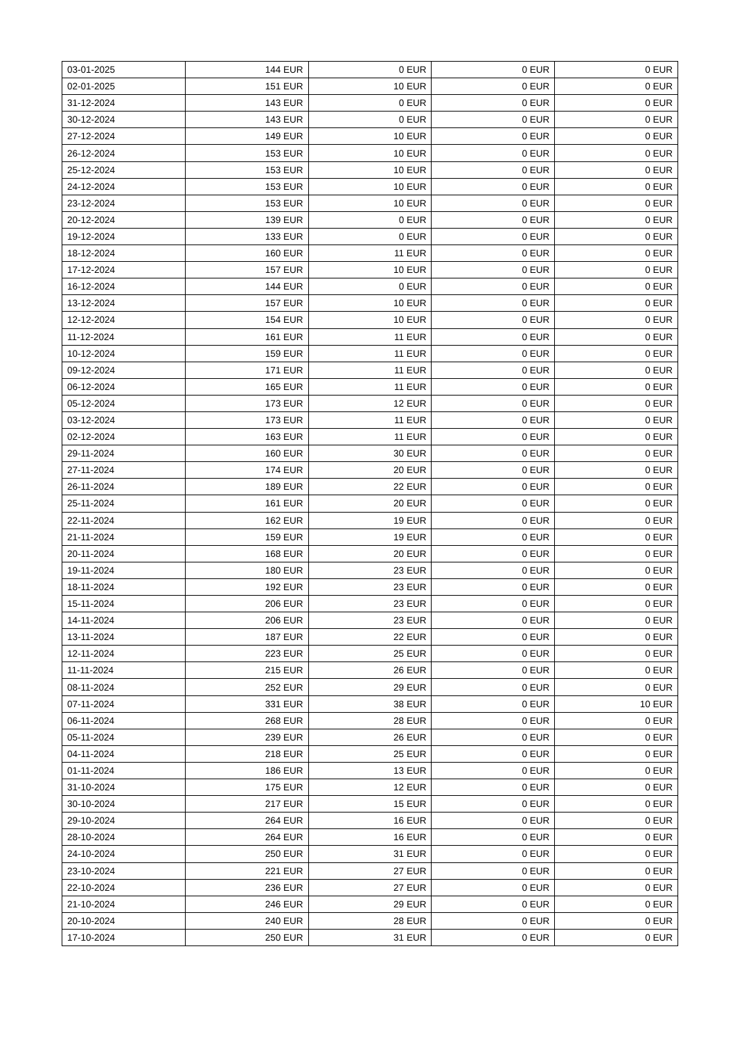| 03-01-2025 | 144 EUR | 0 EUR | 0 EUR | 0 EUR |
| 02-01-2025 | 151 EUR | 10 EUR | 0 EUR | 0 EUR |
| 31-12-2024 | 143 EUR | 0 EUR | 0 EUR | 0 EUR |
| 30-12-2024 | 143 EUR | 0 EUR | 0 EUR | 0 EUR |
| 27-12-2024 | 149 EUR | 10 EUR | 0 EUR | 0 EUR |
| 26-12-2024 | 153 EUR | 10 EUR | 0 EUR | 0 EUR |
| 25-12-2024 | 153 EUR | 10 EUR | 0 EUR | 0 EUR |
| 24-12-2024 | 153 EUR | 10 EUR | 0 EUR | 0 EUR |
| 23-12-2024 | 153 EUR | 10 EUR | 0 EUR | 0 EUR |
| 20-12-2024 | 139 EUR | 0 EUR | 0 EUR | 0 EUR |
| 19-12-2024 | 133 EUR | 0 EUR | 0 EUR | 0 EUR |
| 18-12-2024 | 160 EUR | 11 EUR | 0 EUR | 0 EUR |
| 17-12-2024 | 157 EUR | 10 EUR | 0 EUR | 0 EUR |
| 16-12-2024 | 144 EUR | 0 EUR | 0 EUR | 0 EUR |
| 13-12-2024 | 157 EUR | 10 EUR | 0 EUR | 0 EUR |
| 12-12-2024 | 154 EUR | 10 EUR | 0 EUR | 0 EUR |
| 11-12-2024 | 161 EUR | 11 EUR | 0 EUR | 0 EUR |
| 10-12-2024 | 159 EUR | 11 EUR | 0 EUR | 0 EUR |
| 09-12-2024 | 171 EUR | 11 EUR | 0 EUR | 0 EUR |
| 06-12-2024 | 165 EUR | 11 EUR | 0 EUR | 0 EUR |
| 05-12-2024 | 173 EUR | 12 EUR | 0 EUR | 0 EUR |
| 03-12-2024 | 173 EUR | 11 EUR | 0 EUR | 0 EUR |
| 02-12-2024 | 163 EUR | 11 EUR | 0 EUR | 0 EUR |
| 29-11-2024 | 160 EUR | 30 EUR | 0 EUR | 0 EUR |
| 27-11-2024 | 174 EUR | 20 EUR | 0 EUR | 0 EUR |
| 26-11-2024 | 189 EUR | 22 EUR | 0 EUR | 0 EUR |
| 25-11-2024 | 161 EUR | 20 EUR | 0 EUR | 0 EUR |
| 22-11-2024 | 162 EUR | 19 EUR | 0 EUR | 0 EUR |
| 21-11-2024 | 159 EUR | 19 EUR | 0 EUR | 0 EUR |
| 20-11-2024 | 168 EUR | 20 EUR | 0 EUR | 0 EUR |
| 19-11-2024 | 180 EUR | 23 EUR | 0 EUR | 0 EUR |
| 18-11-2024 | 192 EUR | 23 EUR | 0 EUR | 0 EUR |
| 15-11-2024 | 206 EUR | 23 EUR | 0 EUR | 0 EUR |
| 14-11-2024 | 206 EUR | 23 EUR | 0 EUR | 0 EUR |
| 13-11-2024 | 187 EUR | 22 EUR | 0 EUR | 0 EUR |
| 12-11-2024 | 223 EUR | 25 EUR | 0 EUR | 0 EUR |
| 11-11-2024 | 215 EUR | 26 EUR | 0 EUR | 0 EUR |
| 08-11-2024 | 252 EUR | 29 EUR | 0 EUR | 0 EUR |
| 07-11-2024 | 331 EUR | 38 EUR | 0 EUR | 10 EUR |
| 06-11-2024 | 268 EUR | 28 EUR | 0 EUR | 0 EUR |
| 05-11-2024 | 239 EUR | 26 EUR | 0 EUR | 0 EUR |
| 04-11-2024 | 218 EUR | 25 EUR | 0 EUR | 0 EUR |
| 01-11-2024 | 186 EUR | 13 EUR | 0 EUR | 0 EUR |
| 31-10-2024 | 175 EUR | 12 EUR | 0 EUR | 0 EUR |
| 30-10-2024 | 217 EUR | 15 EUR | 0 EUR | 0 EUR |
| 29-10-2024 | 264 EUR | 16 EUR | 0 EUR | 0 EUR |
| 28-10-2024 | 264 EUR | 16 EUR | 0 EUR | 0 EUR |
| 24-10-2024 | 250 EUR | 31 EUR | 0 EUR | 0 EUR |
| 23-10-2024 | 221 EUR | 27 EUR | 0 EUR | 0 EUR |
| 22-10-2024 | 236 EUR | 27 EUR | 0 EUR | 0 EUR |
| 21-10-2024 | 246 EUR | 29 EUR | 0 EUR | 0 EUR |
| 20-10-2024 | 240 EUR | 28 EUR | 0 EUR | 0 EUR |
| 17-10-2024 | 250 EUR | 31 EUR | 0 EUR | 0 EUR |